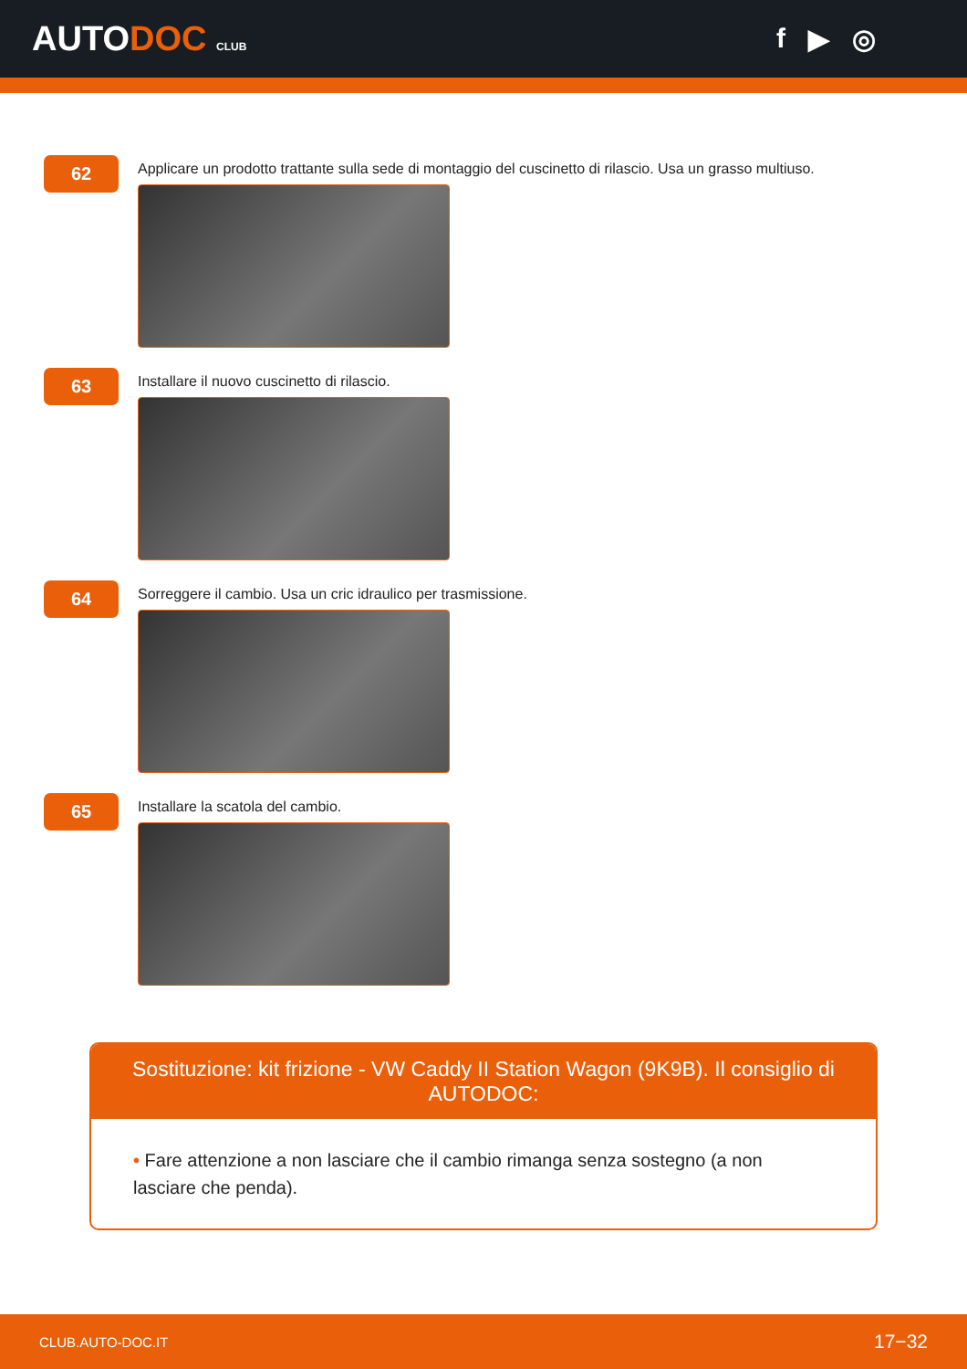AUTODOC CLUB
f ▶ ◎
62
Applicare un prodotto trattante sulla sede di montaggio del cuscinetto di rilascio. Usa un grasso multiuso.
63
Installare il nuovo cuscinetto di rilascio.
64
Sorreggere il cambio. Usa un cric idraulico per trasmissione.
65
Installare la scatola del cambio.
Sostituzione: kit frizione - VW Caddy II Station Wagon (9K9B). Il consiglio di AUTODOC:
• Fare attenzione a non lasciare che il cambio rimanga senza sostegno (a non lasciare che penda).
CLUB.AUTO-DOC.IT 17−32